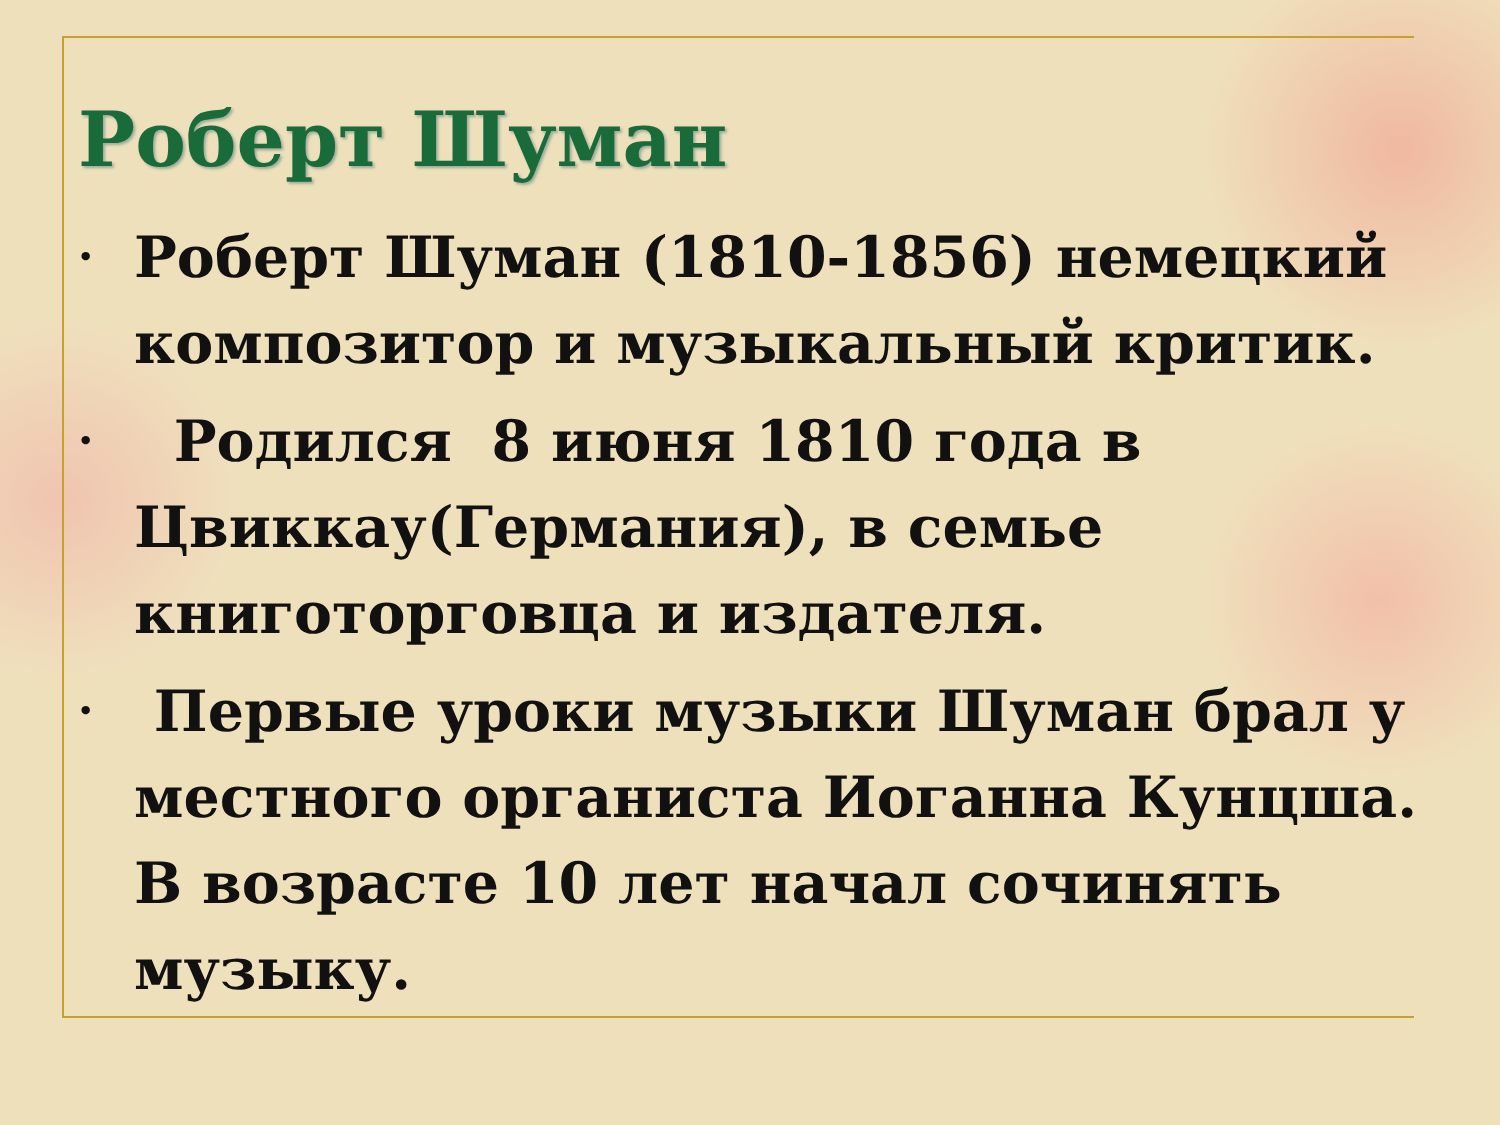Роберт Шуман
• Роберт Шуман (1810-1856) немецкий композитор и музыкальный критик.
• Родился 8 июня 1810 года в Цвиккау(Германия), в семье книготорговца и издателя.
• Первые уроки музыки Шуман брал у местного органиста Иоганна Кунцша. В возрасте 10 лет начал сочинять музыку.